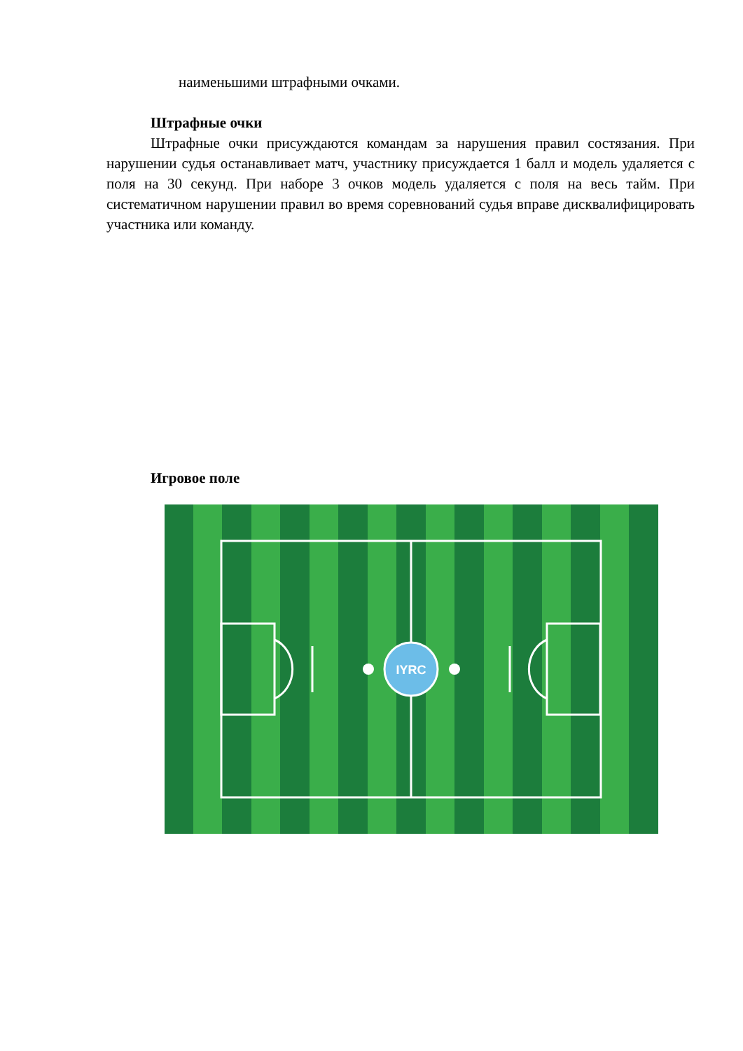наименьшими штрафными очками.
Штрафные очки
Штрафные очки присуждаются командам за нарушения правил состязания. При нарушении судья останавливает матч, участнику присуждается 1 балл и модель удаляется с поля на 30 секунд. При наборе 3 очков модель удаляется с поля на весь тайм. При систематичном нарушении правил во время соревнований судья вправе дисквалифицировать участника или команду.
Игровое поле
IYRC